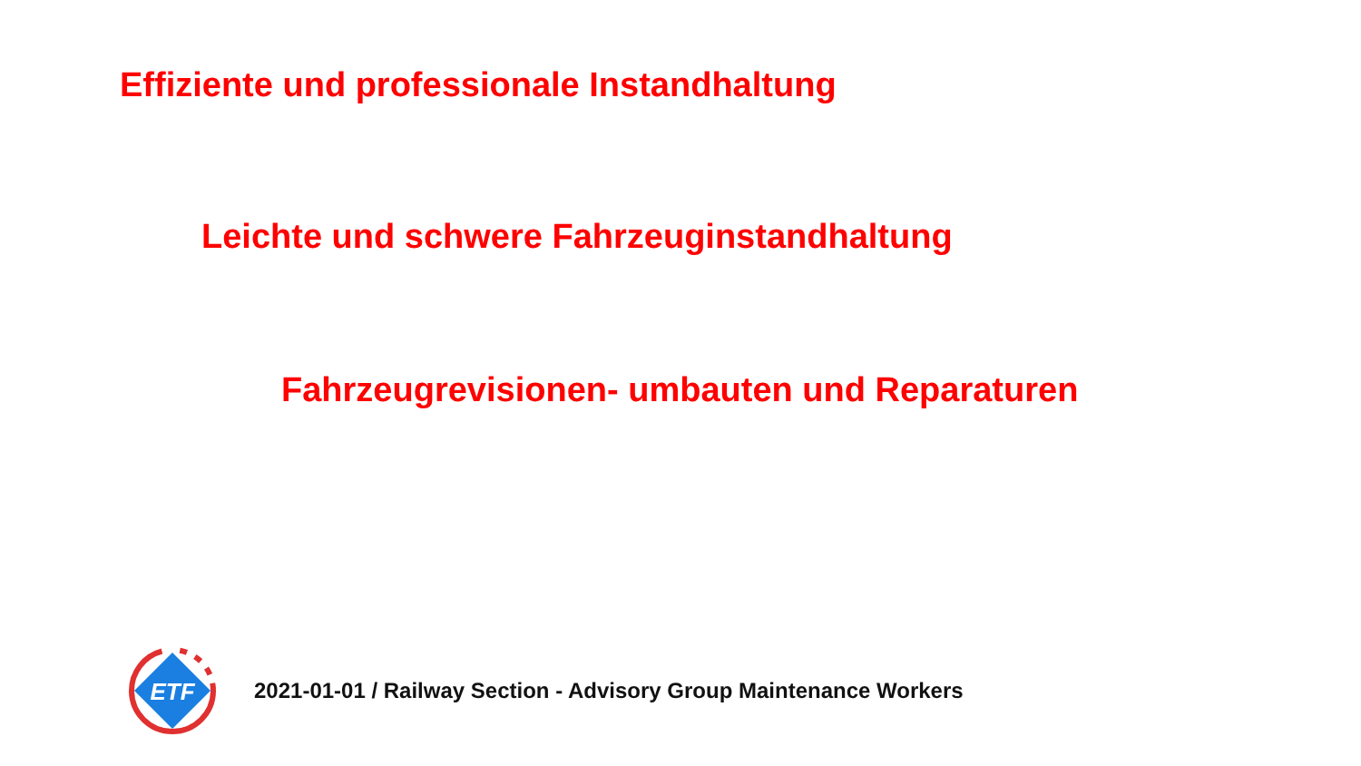Effiziente und professionale Instandhaltung
Leichte und schwere Fahrzeuginstandhaltung
Fahrzeugrevisionen- umbauten und Reparaturen
ETF
2021-01-01 / Railway Section - Advisory Group Maintenance Workers